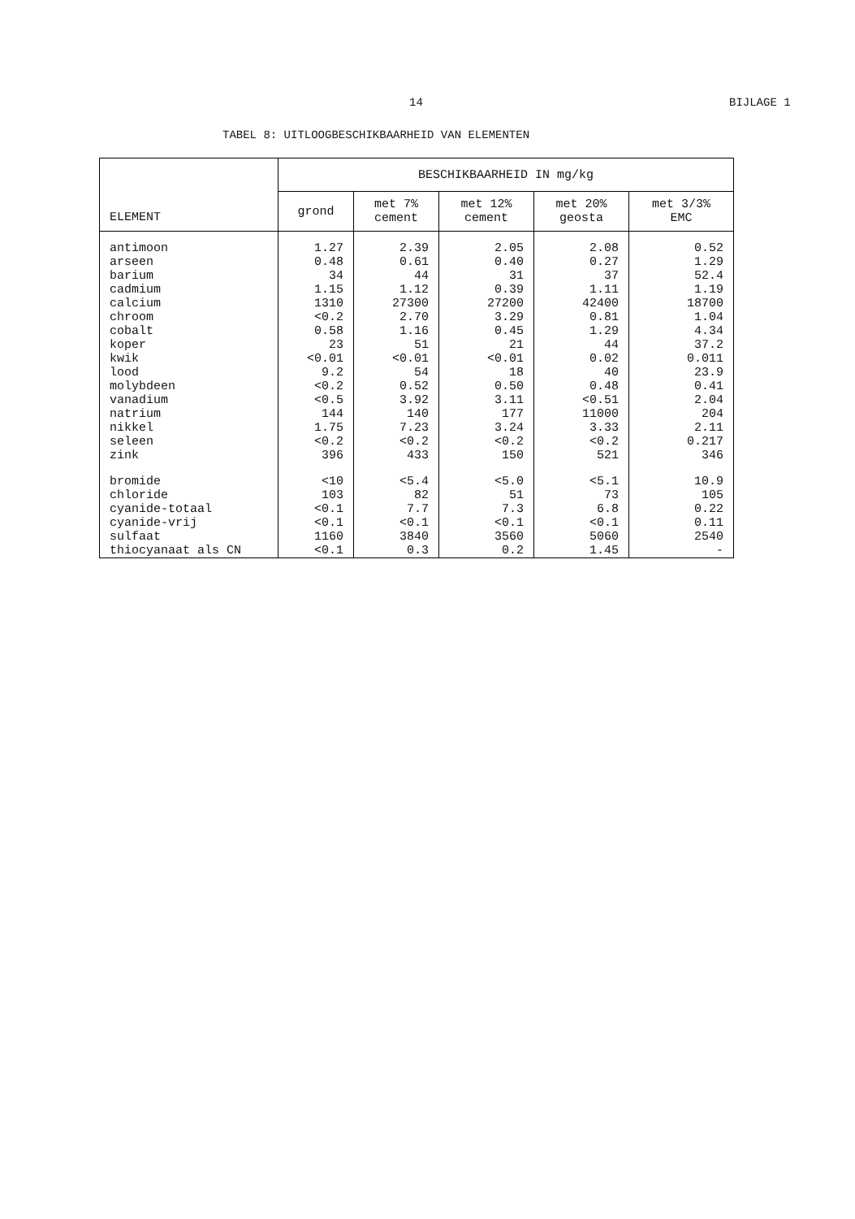14 BIJLAGE 1
TABEL 8: UITLOOGBESCHIKBAARHEID VAN ELEMENTEN
| ELEMENT | BESCHIKBAARHEID IN mg/kg | | | | |
| --- | --- | --- | --- | --- | --- |
| | grond | met 7% cement | met 12% cement | met 20% geosta | met 3/3% EMC |
| antimoon | 1.27 | 2.39 | 2.05 | 2.08 | 0.52 |
| arseen | 0.48 | 0.61 | 0.40 | 0.27 | 1.29 |
| barium | 34 | 44 | 31 | 37 | 52.4 |
| cadmium | 1.15 | 1.12 | 0.39 | 1.11 | 1.19 |
| calcium | 1310 | 27300 | 27200 | 42400 | 18700 |
| chroom | <0.2 | 2.70 | 3.29 | 0.81 | 1.04 |
| cobalt | 0.58 | 1.16 | 0.45 | 1.29 | 4.34 |
| koper | 23 | 51 | 21 | 44 | 37.2 |
| kwik | <0.01 | <0.01 | <0.01 | 0.02 | 0.011 |
| lood | 9.2 | 54 | 18 | 40 | 23.9 |
| molybdeen | <0.2 | 0.52 | 0.50 | 0.48 | 0.41 |
| vanadium | <0.5 | 3.92 | 3.11 | <0.51 | 2.04 |
| natrium | 144 | 140 | 177 | 11000 | 204 |
| nikkel | 1.75 | 7.23 | 3.24 | 3.33 | 2.11 |
| seleen | <0.2 | <0.2 | <0.2 | <0.2 | 0.217 |
| zink | 396 | 433 | 150 | 521 | 346 |
| bromide | <10 | <5.4 | <5.0 | <5.1 | 10.9 |
| chloride | 103 | 82 | 51 | 73 | 105 |
| cyanide-totaal | <0.1 | 7.7 | 7.3 | 6.8 | 0.22 |
| cyanide-vrij | <0.1 | <0.1 | <0.1 | <0.1 | 0.11 |
| sulfaat | 1160 | 3840 | 3560 | 5060 | 2540 |
| thiocyanaat als CN | <0.1 | 0.3 | 0.2 | 1.45 | - |